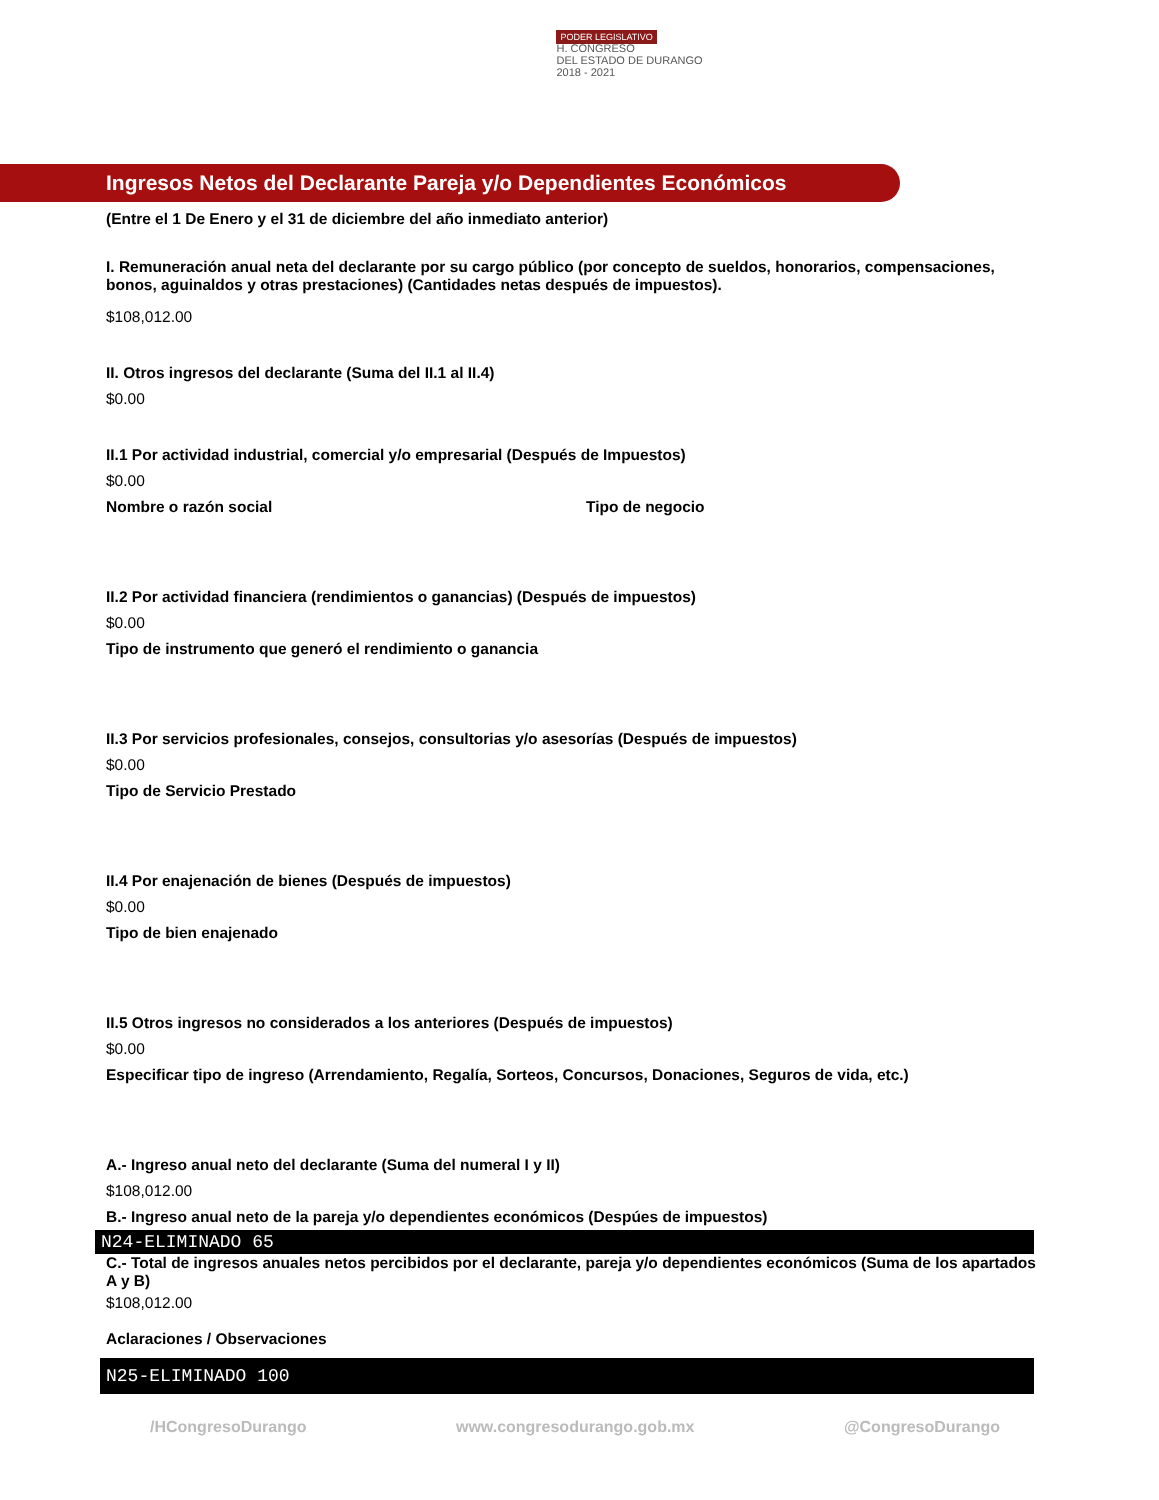PODER LEGISLATIVO
H. CONGRESO
DEL ESTADO DE DURANGO
2018 - 2021
Ingresos Netos del Declarante Pareja y/o Dependientes Económicos
(Entre el 1 De Enero y el 31 de diciembre del año inmediato anterior)
I. Remuneración anual neta del declarante por su cargo público (por concepto de sueldos, honorarios, compensaciones, bonos, aguinaldos y otras prestaciones) (Cantidades netas después de impuestos).
$108,012.00
II. Otros ingresos del declarante (Suma del II.1 al II.4)
$0.00
II.1 Por actividad industrial, comercial y/o empresarial (Después de Impuestos)
$0.00
Nombre o razón social Tipo de negocio
II.2 Por actividad financiera (rendimientos o ganancias) (Después de impuestos)
$0.00
Tipo de instrumento que generó el rendimiento o ganancia
II.3 Por servicios profesionales, consejos, consultorias y/o asesorías (Después de impuestos)
$0.00
Tipo de Servicio Prestado
II.4 Por enajenación de bienes (Después de impuestos)
$0.00
Tipo de bien enajenado
II.5 Otros ingresos no considerados a los anteriores (Después de impuestos)
$0.00
Especificar tipo de ingreso (Arrendamiento, Regalía, Sorteos, Concursos, Donaciones, Seguros de vida, etc.)
A.- Ingreso anual neto del declarante (Suma del numeral I y II)
$108,012.00
B.- Ingreso anual neto de la pareja y/o dependientes económicos (Despúes de impuestos)
N24-ELIMINADO 65
C.- Total de ingresos anuales netos percibidos por el declarante, pareja y/o dependientes económicos (Suma de los apartados A y B)
$108,012.00
Aclaraciones / Observaciones
N25-ELIMINADO 100
/HCongresoDurango www.congresodurango.gob.mx @CongresoDurango